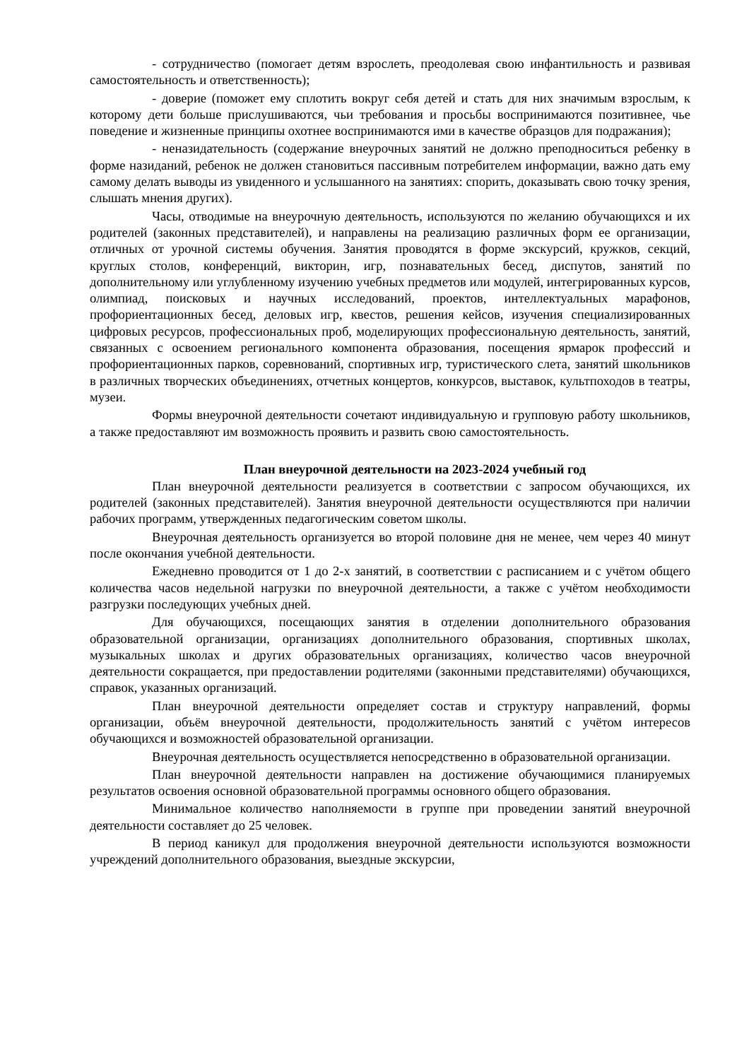- сотрудничество (помогает детям взрослеть, преодолевая свою инфантильность и развивая самостоятельность и ответственность);
- доверие (поможет ему сплотить вокруг себя детей и стать для них значимым взрослым, к которому дети больше прислушиваются, чьи требования и просьбы воспринимаются позитивнее, чье поведение и жизненные принципы охотнее воспринимаются ими в качестве образцов для подражания);
- неназидательность (содержание внеурочных занятий не должно преподноситься ребенку в форме назиданий, ребенок не должен становиться пассивным потребителем информации, важно дать ему самому делать выводы из увиденного и услышанного на занятиях: спорить, доказывать свою точку зрения, слышать мнения других).
Часы, отводимые на внеурочную деятельность, используются по желанию обучающихся и их родителей (законных представителей), и направлены на реализацию различных форм ее организации, отличных от урочной системы обучения. Занятия проводятся в форме экскурсий, кружков, секций, круглых столов, конференций, викторин, игр, познавательных бесед, диспутов, занятий по дополнительному или углубленному изучению учебных предметов или модулей, интегрированных курсов, олимпиад, поисковых и научных исследований, проектов, интеллектуальных марафонов, профориентационных бесед, деловых игр, квестов, решения кейсов, изучения специализированных цифровых ресурсов, профессиональных проб, моделирующих профессиональную деятельность, занятий, связанных с освоением регионального компонента образования, посещения ярмарок профессий и профориентационных парков, соревнований, спортивных игр, туристического слета, занятий школьников в различных творческих объединениях, отчетных концертов, конкурсов, выставок, культпоходов в театры, музеи.
Формы внеурочной деятельности сочетают индивидуальную и групповую работу школьников, а также предоставляют им возможность проявить и развить свою самостоятельность.
План внеурочной деятельности на 2023-2024 учебный год
План внеурочной деятельности реализуется в соответствии с запросом обучающихся, их родителей (законных представителей). Занятия внеурочной деятельности осуществляются при наличии рабочих программ, утвержденных педагогическим советом школы.
Внеурочная деятельность организуется во второй половине дня не менее, чем через 40 минут после окончания учебной деятельности.
Ежедневно проводится от 1 до 2-х занятий, в соответствии с расписанием и с учётом общего количества часов недельной нагрузки по внеурочной деятельности, а также с учётом необходимости разгрузки последующих учебных дней.
Для обучающихся, посещающих занятия в отделении дополнительного образования образовательной организации, организациях дополнительного образования, спортивных школах, музыкальных школах и других образовательных организациях, количество часов внеурочной деятельности сокращается, при предоставлении родителями (законными представителями) обучающихся, справок, указанных организаций.
План внеурочной деятельности определяет состав и структуру направлений, формы организации, объём внеурочной деятельности, продолжительность занятий с учётом интересов обучающихся и возможностей образовательной организации.
Внеурочная деятельность осуществляется непосредственно в образовательной организации.
План внеурочной деятельности направлен на достижение обучающимися планируемых результатов освоения основной образовательной программы основного общего образования.
Минимальное количество наполняемости в группе при проведении занятий внеурочной деятельности составляет до 25 человек.
В период каникул для продолжения внеурочной деятельности используются возможности учреждений дополнительного образования, выездные экскурсии,